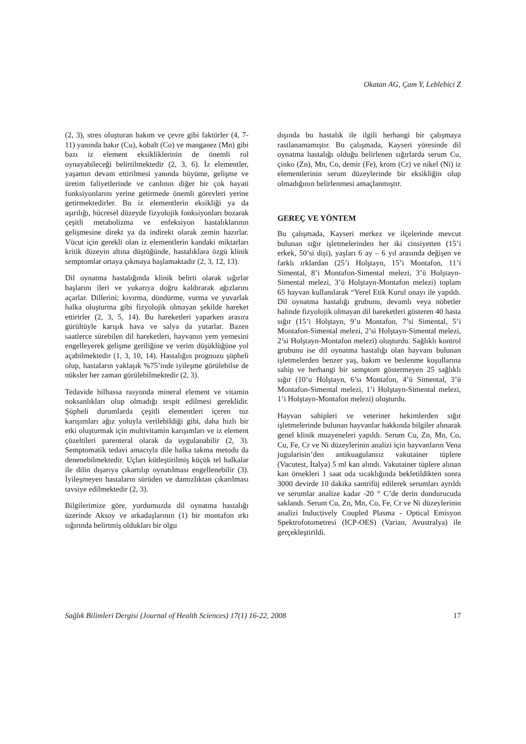Okatan AG, Çam Y, Leblebici Z
(2, 3), stres oluşturan bakım ve çevre gibi faktörler (4, 7-11) yanında bakır (Cu), kobalt (Co) ve manganez (Mn) gibi bazı iz element eksikliklerinin de önemli rol oynayabileceği belirtilmektedir (2, 3, 6). İz elementler, yaşamın devam ettirilmesi yanında büyüme, gelişme ve üretim faliyetlerinde ve canlının diğer bir çok hayati fonksiyonlarını yerine getirmede önemli görevleri yerine getirmektedirler. Bu iz elementlerin eksikliği ya da aşırılığı, hücresel düzeyde fizyolojik fonksiyonları bozarak çeşitli metabolizma ve enfeksiyon hastalıklarının gelişmesine direkt ya da indirekt olarak zemin hazırlar. Vücut için gerekli olan iz elementlerin kandaki miktarları kritik düzeyin altına düştüğünde, hastalıklara özgü klinik semptomlar ortaya çıkmaya başlamaktadır (2, 3, 12, 13).
Dil oynatma hastalığında klinik belirti olarak sığırlar başlarını ileri ve yukarıya doğru kaldırarak ağızlarını açarlar. Dillerini; kıvırma, döndürme, vurma ve yuvarlak halka oluşturma gibi fizyolojik olmayan şekilde hareket ettirirler (2, 3, 5, 14). Bu hareketleri yaparken arasıra gürültüyle karışık hava ve salya da yutarlar. Bazen saatlerce sürebilen dil hareketleri, hayvanın yem yemesini engelleyerek gelişme geriliğine ve verim düşüklüğüne yol açabilmektedir (1, 3, 10, 14). Hastalığın prognozu şüpheli olup, hastaların yaklaşık %75’inde iyileşme görülebilse de nüksler her zaman görülebilmektedir (2, 3).
Tedavide bilhassa rasyonda mineral element ve vitamin noksanlıkları olup olmadığı tespit edilmesi gereklidir. Şüpheli durumlarda çeşitli elementleri içeren tuz karışımları ağız yoluyla verilebildiği gibi, daha hızlı bir etki oluşturmak için multivitamin karışımları ve iz element çözeltileri parenteral olarak da uygulanabilir (2, 3). Semptomatik tedavi amacıyla dile halka takma metodu da denenebilmektedir. Uçları kütleştirilmiş küçük tel halkalar ile dilin dışarıya çıkartılıp oynatılması engellenebilir (3). İyileşmeyen hastaların sürüden ve damızlıktan çıkarılması tavsiye edilmektedir (2, 3).
Bilgilerimize göre, yurdumuzda dil oynatma hastalığı üzerinde Aksoy ve arkadaşlarının (1) bir montafon ırkı sığırında belirtmiş oldukları bir olgu
dışında bu hastalık ile ilgili herhangi bir çalışmaya rastlanamamıştır. Bu çalışmada, Kayseri yöresinde dil oynatma hastalığı olduğu belirlenen sığırlarda serum Cu, çinko (Zn), Mn, Co, demir (Fe), krom (Cr) ve nikel (Ni) iz elementlerinin serum düzeylerinde bir eksikliğin olup olmadığının belirlenmesi amaçlanmıştır.
GEREÇ VE YÖNTEM
Bu çalışmada, Kayseri merkez ve ilçelerinde mevcut bulunan sığır işletmelerinden her iki cinsiyetten (15’i erkek, 50’si dişi), yaşları 6 ay – 6 yıl arasında değişen ve farklı ırklardan (25’i Holştayn, 15’i Montafon, 11’i Simental, 8’i Montafon-Simental melezi, 3’ü Holştayn-Simental melezi, 3’ü Holştayn-Montafon melezi) toplam 65 hayvan kullanılarak “Yerel Etik Kurul onayı ile yapıldı. Dil oynatma hastalığı grubunu, devamlı veya nöbetler halinde fizyolojik olmayan dil hareketleri gösteren 40 hasta sığır (15’i Holştayn, 9’u Montafon, 7’si Simental, 5’i Montafon-Simental melezi, 2’si Holştayn-Simental melezi, 2’si Holştayn-Montafon melezi) oluşturdu. Sağlıklı kontrol grubunu ise dil oynatma hastalığı olan hayvanı bulunan işletmelerden benzer yaş, bakım ve beslenme koşullarına sahip ve herhangi bir semptom göstermeyen 25 sağlıklı sığır (10’u Holştayn, 6’sı Montafon, 4’ü Simental, 3’ü Montafon-Simental melezi, 1’i Holştayn-Simental melezi, 1’i Holştayn-Montafon melezi) oluşturdu.
Hayvan sahipleri ve veteriner hekimlerden sığır işletmelerinde bulunan hayvanlar hakkında bilgiler alınarak genel klinik muayeneleri yapıldı. Serum Cu, Zn, Mn, Co, Cu, Fe, Cr ve Ni düzeylerinin analizi için hayvanların Vena jugularisin’den antikuagulansız vakutainer tüplere (Vacutest, İtalya) 5 ml kan alındı. Vakutainer tüplere alınan kan örnekleri 1 saat oda sıcaklığında bekletildikten sonra 3000 devirde 10 dakika santrifüj edilerek serumları ayrıldı ve serumlar analize kadar -20 ° C’de derin dondurucuda saklandı. Serum Cu, Zn, Mn, Co, Fe, Cr ve Ni düzeylerinin analizi Inductively Coupled Plasma - Optical Emisyon Spektrofotometresi (ICP-OES) (Varian, Avustralya) ile gerçekleştirildi.
Sağlık Bilimleri Dergisi (Journal of Health Sciences) 17(1) 16-22, 2008 17